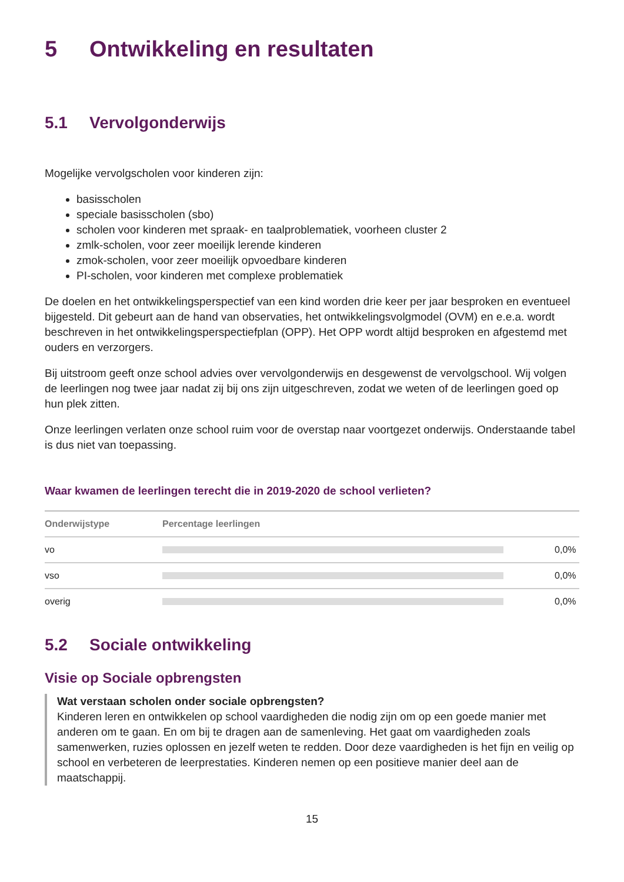5 Ontwikkeling en resultaten
5.1 Vervolgonderwijs
Mogelijke vervolgscholen voor kinderen zijn:
basisscholen
speciale basisscholen (sbo)
scholen voor kinderen met spraak- en taalproblematiek, voorheen cluster 2
zmlk-scholen, voor zeer moeilijk lerende kinderen
zmok-scholen, voor zeer moeilijk opvoedbare kinderen
PI-scholen, voor kinderen met complexe problematiek
De doelen en het ontwikkelingsperspectief van een kind worden drie keer per jaar besproken en eventueel bijgesteld. Dit gebeurt aan de hand van observaties, het ontwikkelingsvolgmodel (OVM) en e.e.a. wordt beschreven in het ontwikkelingsperspectiefplan (OPP). Het OPP wordt altijd besproken en afgestemd met ouders en verzorgers.
Bij uitstroom geeft onze school advies over vervolgonderwijs en desgewenst de vervolgschool. Wij volgen de leerlingen nog twee jaar nadat zij bij ons zijn uitgeschreven, zodat we weten of de leerlingen goed op hun plek zitten.
Onze leerlingen verlaten onze school ruim voor de overstap naar voortgezet onderwijs. Onderstaande tabel is dus niet van toepassing.
Waar kwamen de leerlingen terecht die in 2019-2020 de school verlieten?
| Onderwijstype | Percentage leerlingen | |
| --- | --- | --- |
| vo | | 0,0% |
| vso | | 0,0% |
| overig | | 0,0% |
5.2 Sociale ontwikkeling
Visie op Sociale opbrengsten
Wat verstaan scholen onder sociale opbrengsten?
Kinderen leren en ontwikkelen op school vaardigheden die nodig zijn om op een goede manier met anderen om te gaan. En om bij te dragen aan de samenleving. Het gaat om vaardigheden zoals samenwerken, ruzies oplossen en jezelf weten te redden. Door deze vaardigheden is het fijn en veilig op school en verbeteren de leerprestaties. Kinderen nemen op een positieve manier deel aan de maatschappij.
15